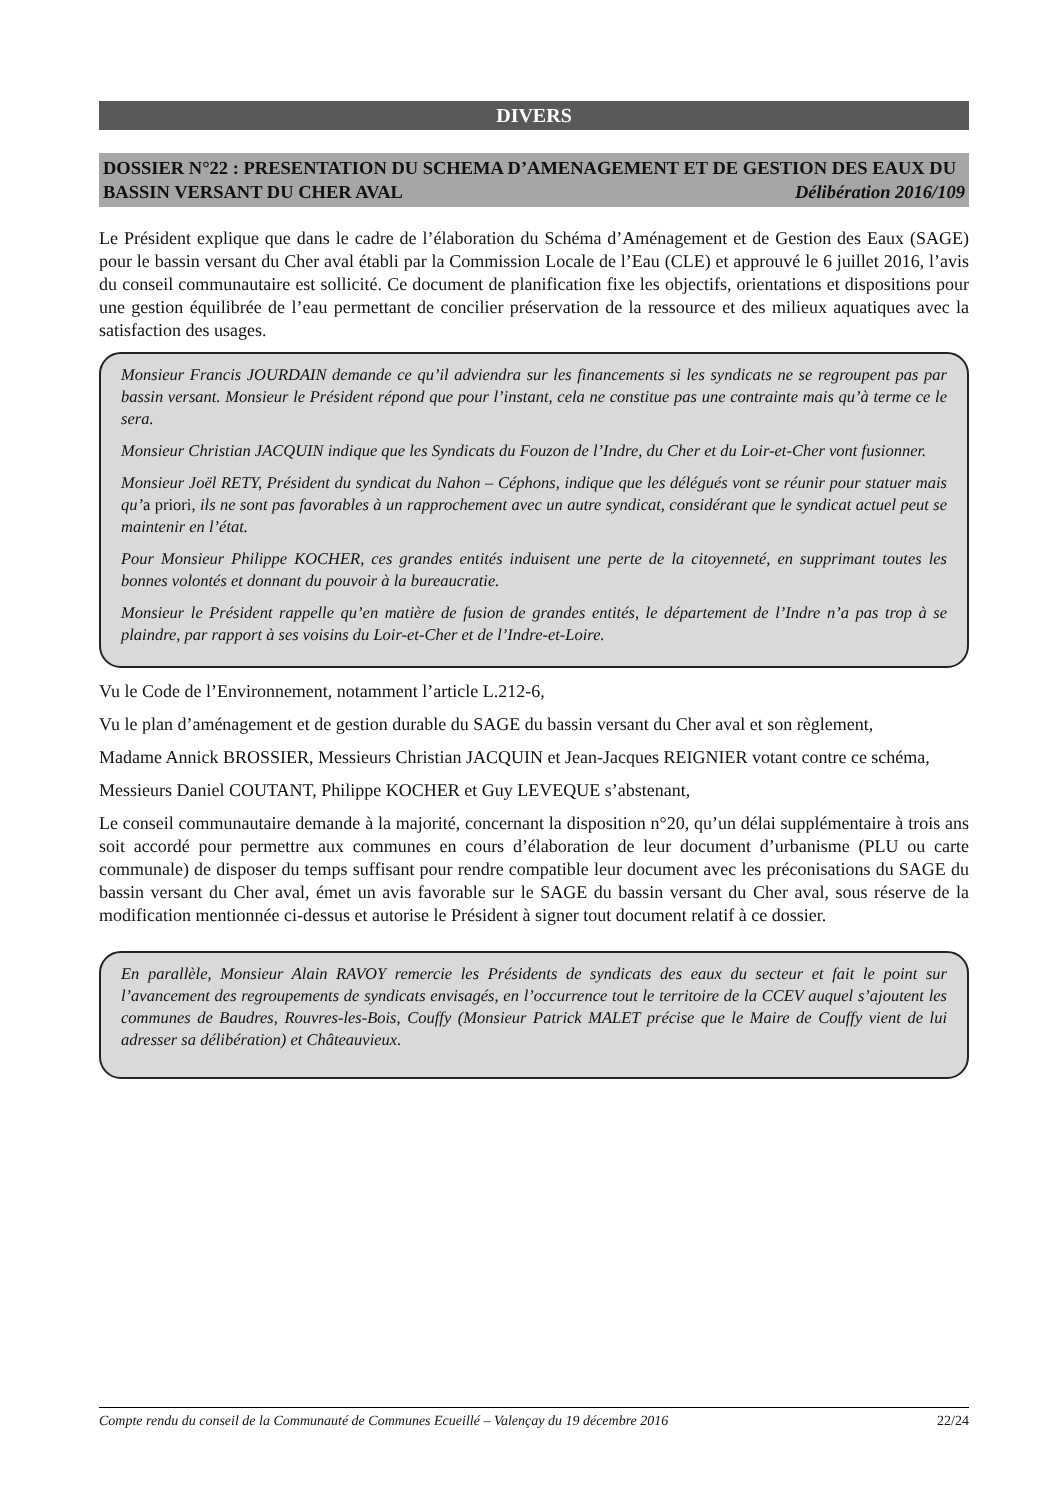DIVERS
DOSSIER N°22 : PRESENTATION DU SCHEMA D’AMENAGEMENT ET DE GESTION DES EAUX DU BASSIN VERSANT DU CHER AVAL Délibération 2016/109
Le Président explique que dans le cadre de l’élaboration du Schéma d’Aménagement et de Gestion des Eaux (SAGE) pour le bassin versant du Cher aval établi par la Commission Locale de l’Eau (CLE) et approuvé le 6 juillet 2016, l’avis du conseil communautaire est sollicité. Ce document de planification fixe les objectifs, orientations et dispositions pour une gestion équilibrée de l’eau permettant de concilier préservation de la ressource et des milieux aquatiques avec la satisfaction des usages.
Monsieur Francis JOURDAIN demande ce qu’il adviendra sur les financements si les syndicats ne se regroupent pas par bassin versant. Monsieur le Président répond que pour l’instant, cela ne constitue pas une contrainte mais qu’à terme ce le sera.
Monsieur Christian JACQUIN indique que les Syndicats du Fouzon de l’Indre, du Cher et du Loir-et-Cher vont fusionner.
Monsieur Joël RETY, Président du syndicat du Nahon – Céphons, indique que les délégués vont se réunir pour statuer mais qu’a priori, ils ne sont pas favorables à un rapprochement avec un autre syndicat, considérant que le syndicat actuel peut se maintenir en l’état.
Pour Monsieur Philippe KOCHER, ces grandes entités induisent une perte de la citoyenneté, en supprimant toutes les bonnes volontés et donnant du pouvoir à la bureaucratie.
Monsieur le Président rappelle qu’en matière de fusion de grandes entités, le département de l’Indre n’a pas trop à se plaindre, par rapport à ses voisins du Loir-et-Cher et de l’Indre-et-Loire.
Vu le Code de l’Environnement, notamment l’article L.212-6,
Vu le plan d’aménagement et de gestion durable du SAGE du bassin versant du Cher aval et son règlement,
Madame Annick BROSSIER, Messieurs Christian JACQUIN et Jean-Jacques REIGNIER votant contre ce schéma,
Messieurs Daniel COUTANT, Philippe KOCHER et Guy LEVEQUE s’abstenant,
Le conseil communautaire demande à la majorité, concernant la disposition n°20, qu’un délai supplémentaire à trois ans soit accordé pour permettre aux communes en cours d’élaboration de leur document d’urbanisme (PLU ou carte communale) de disposer du temps suffisant pour rendre compatible leur document avec les préconisations du SAGE du bassin versant du Cher aval, émet un avis favorable sur le SAGE du bassin versant du Cher aval, sous réserve de la modification mentionnée ci-dessus et autorise le Président à signer tout document relatif à ce dossier.
En parallèle, Monsieur Alain RAVOY remercie les Présidents de syndicats des eaux du secteur et fait le point sur l’avancement des regroupements de syndicats envisagés, en l’occurrence tout le territoire de la CCEV auquel s’ajoutent les communes de Baudres, Rouvres-les-Bois, Couffy (Monsieur Patrick MALET précise que le Maire de Couffy vient de lui adresser sa délibération) et Châteauvieux.
Compte rendu du conseil de la Communauté de Communes Ecueillé – Valençay du 19 décembre 2016 22/24